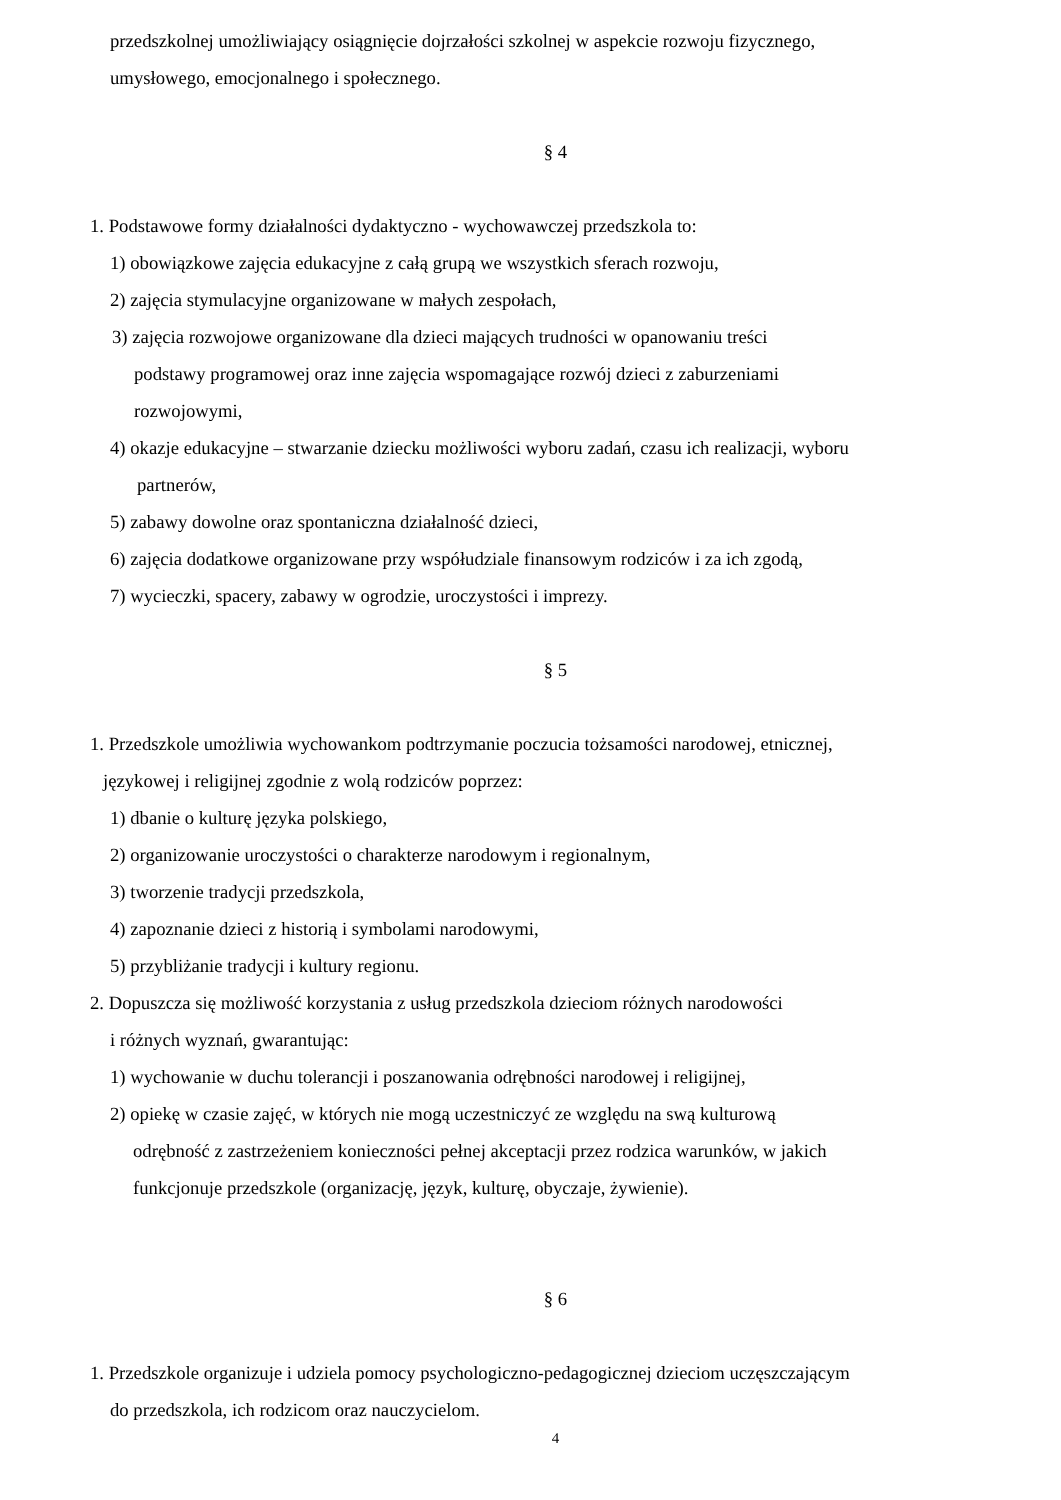przedszkolnej umożliwiający osiągnięcie dojrzałości szkolnej w aspekcie rozwoju fizycznego,
umysłowego, emocjonalnego i społecznego.
§ 4
1. Podstawowe formy działalności dydaktyczno - wychowawczej przedszkola to:
1) obowiązkowe zajęcia edukacyjne z całą grupą we wszystkich sferach rozwoju,
2) zajęcia stymulacyjne organizowane w małych zespołach,
3) zajęcia rozwojowe organizowane dla dzieci mających trudności w opanowaniu treści
podstawy programowej oraz inne zajęcia wspomagające rozwój dzieci z zaburzeniami
rozwojowymi,
4) okazje edukacyjne – stwarzanie dziecku możliwości wyboru zadań, czasu ich realizacji, wyboru
partnerów,
5) zabawy dowolne oraz spontaniczna działalność dzieci,
6) zajęcia dodatkowe organizowane przy współudziale finansowym rodziców i za ich zgodą,
7) wycieczki, spacery, zabawy w ogrodzie, uroczystości i imprezy.
§ 5
1. Przedszkole umożliwia wychowankom podtrzymanie poczucia tożsamości narodowej, etnicznej,
językowej i religijnej zgodnie z wolą rodziców poprzez:
1) dbanie o kulturę języka polskiego,
2) organizowanie uroczystości o charakterze narodowym i regionalnym,
3) tworzenie tradycji przedszkola,
4) zapoznanie dzieci z historią i symbolami narodowymi,
5) przybliżanie tradycji i kultury regionu.
2. Dopuszcza się możliwość korzystania z usług przedszkola dzieciom różnych narodowości
i różnych wyznań, gwarantując:
1) wychowanie w duchu tolerancji i poszanowania odrębności narodowej i religijnej,
2) opiekę w czasie zajęć, w których nie mogą uczestniczyć ze względu na swą kulturową
odrębność z zastrzeżeniem konieczności pełnej akceptacji przez rodzica warunków, w jakich
funkcjonuje przedszkole (organizację, język, kulturę, obyczaje, żywienie).
§ 6
1. Przedszkole organizuje i udziela pomocy psychologiczno-pedagogicznej dzieciom uczęszczającym
do przedszkola, ich rodzicom oraz nauczycielom.
4